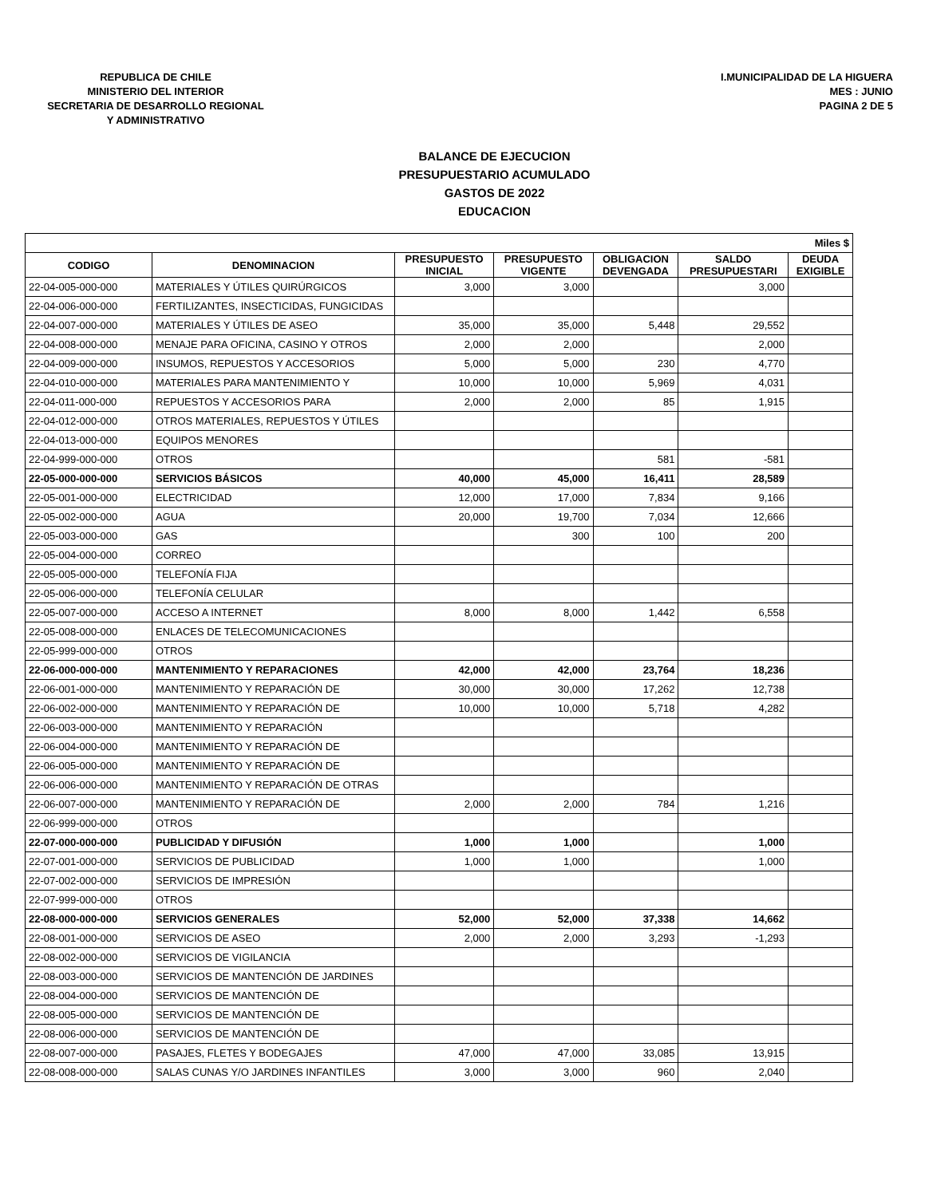REPUBLICA DE CHILE
MINISTERIO DEL INTERIOR
SECRETARIA DE DESARROLLO REGIONAL
Y ADMINISTRATIVO
I.MUNICIPALIDAD DE LA HIGUERA
MES : JUNIO
PAGINA 2 DE 5
BALANCE DE EJECUCION
PRESUPUESTARIO ACUMULADO
GASTOS DE 2022
EDUCACION
| Miles $ | | | | | | |
| --- | --- | --- | --- | --- | --- | --- |
| CODIGO | DENOMINACION | PRESUPUESTO INICIAL | PRESUPUESTO VIGENTE | OBLIGACION DEVENGADA | SALDO PRESUPUESTARI | DEUDA EXIGIBLE |
| 22-04-005-000-000 | MATERIALES Y ÚTILES QUIRÚRGICOS | 3,000 | 3,000 | | 3,000 | |
| 22-04-006-000-000 | FERTILIZANTES, INSECTICIDAS, FUNGICIDAS | | | | | |
| 22-04-007-000-000 | MATERIALES Y ÚTILES DE ASEO | 35,000 | 35,000 | 5,448 | 29,552 | |
| 22-04-008-000-000 | MENAJE PARA OFICINA, CASINO Y OTROS | 2,000 | 2,000 | | 2,000 | |
| 22-04-009-000-000 | INSUMOS, REPUESTOS Y ACCESORIOS | 5,000 | 5,000 | 230 | 4,770 | |
| 22-04-010-000-000 | MATERIALES PARA MANTENIMIENTO Y | 10,000 | 10,000 | 5,969 | 4,031 | |
| 22-04-011-000-000 | REPUESTOS Y ACCESORIOS PARA | 2,000 | 2,000 | 85 | 1,915 | |
| 22-04-012-000-000 | OTROS MATERIALES, REPUESTOS Y ÚTILES | | | | | |
| 22-04-013-000-000 | EQUIPOS MENORES | | | | | |
| 22-04-999-000-000 | OTROS | | | 581 | -581 | |
| 22-05-000-000-000 | SERVICIOS BÁSICOS | 40,000 | 45,000 | 16,411 | 28,589 | |
| 22-05-001-000-000 | ELECTRICIDAD | 12,000 | 17,000 | 7,834 | 9,166 | |
| 22-05-002-000-000 | AGUA | 20,000 | 19,700 | 7,034 | 12,666 | |
| 22-05-003-000-000 | GAS | | 300 | 100 | 200 | |
| 22-05-004-000-000 | CORREO | | | | | |
| 22-05-005-000-000 | TELEFONÍA FIJA | | | | | |
| 22-05-006-000-000 | TELEFONÍA CELULAR | | | | | |
| 22-05-007-000-000 | ACCESO A INTERNET | 8,000 | 8,000 | 1,442 | 6,558 | |
| 22-05-008-000-000 | ENLACES DE TELECOMUNICACIONES | | | | | |
| 22-05-999-000-000 | OTROS | | | | | |
| 22-06-000-000-000 | MANTENIMIENTO Y REPARACIONES | 42,000 | 42,000 | 23,764 | 18,236 | |
| 22-06-001-000-000 | MANTENIMIENTO Y REPARACIÓN DE | 30,000 | 30,000 | 17,262 | 12,738 | |
| 22-06-002-000-000 | MANTENIMIENTO Y REPARACIÓN DE | 10,000 | 10,000 | 5,718 | 4,282 | |
| 22-06-003-000-000 | MANTENIMIENTO Y REPARACIÓN | | | | | |
| 22-06-004-000-000 | MANTENIMIENTO Y REPARACIÓN DE | | | | | |
| 22-06-005-000-000 | MANTENIMIENTO Y REPARACIÓN DE | | | | | |
| 22-06-006-000-000 | MANTENIMIENTO Y REPARACIÓN DE OTRAS | | | | | |
| 22-06-007-000-000 | MANTENIMIENTO Y REPARACIÓN DE | 2,000 | 2,000 | 784 | 1,216 | |
| 22-06-999-000-000 | OTROS | | | | | |
| 22-07-000-000-000 | PUBLICIDAD Y DIFUSIÓN | 1,000 | 1,000 | | 1,000 | |
| 22-07-001-000-000 | SERVICIOS DE PUBLICIDAD | 1,000 | 1,000 | | 1,000 | |
| 22-07-002-000-000 | SERVICIOS DE IMPRESIÓN | | | | | |
| 22-07-999-000-000 | OTROS | | | | | |
| 22-08-000-000-000 | SERVICIOS GENERALES | 52,000 | 52,000 | 37,338 | 14,662 | |
| 22-08-001-000-000 | SERVICIOS DE ASEO | 2,000 | 2,000 | 3,293 | -1,293 | |
| 22-08-002-000-000 | SERVICIOS DE VIGILANCIA | | | | | |
| 22-08-003-000-000 | SERVICIOS DE MANTENCIÓN DE JARDINES | | | | | |
| 22-08-004-000-000 | SERVICIOS DE MANTENCIÓN DE | | | | | |
| 22-08-005-000-000 | SERVICIOS DE MANTENCIÓN DE | | | | | |
| 22-08-006-000-000 | SERVICIOS DE MANTENCIÓN DE | | | | | |
| 22-08-007-000-000 | PASAJES, FLETES Y BODEGAJES | 47,000 | 47,000 | 33,085 | 13,915 | |
| 22-08-008-000-000 | SALAS CUNAS Y/O JARDINES INFANTILES | 3,000 | 3,000 | 960 | 2,040 | |